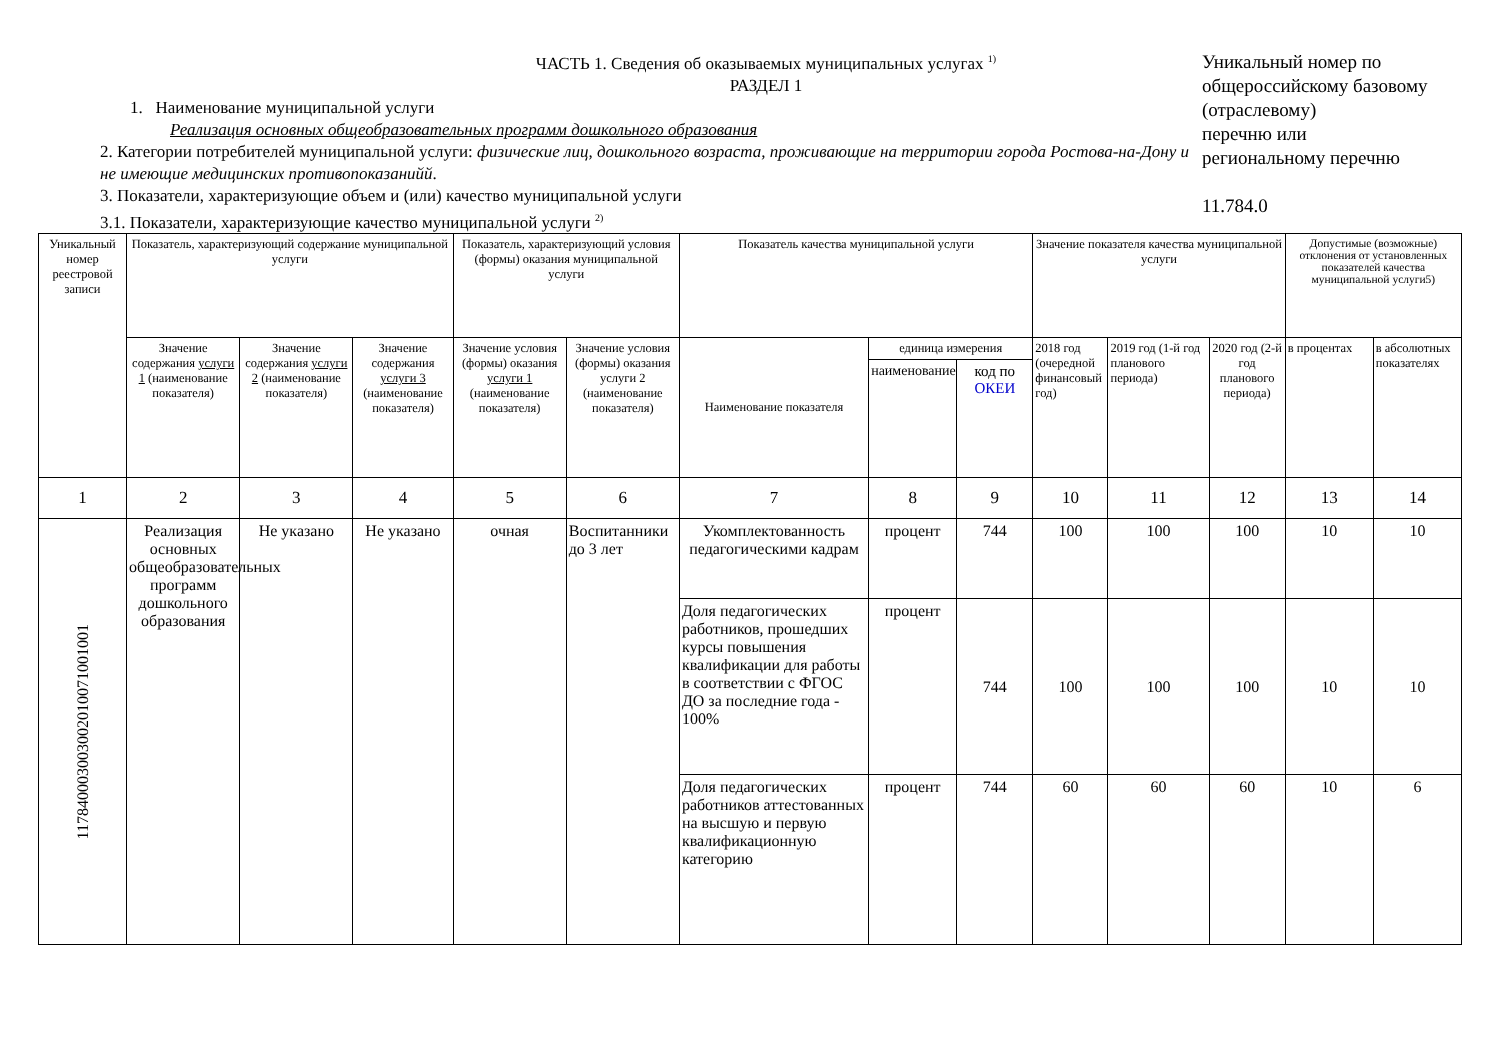ЧАСТЬ 1. Сведения об оказываемых муниципальных услугах <sup>1)</sup>
РАЗДЕЛ 1
1. Наименование муниципальной услуги
Реализация основных общеобразовательных программ дошкольного образования
2. Категории потребителей муниципальной услуги: физические лиц, дошкольного возраста, проживающие на территории города Ростова-на-Дону и не имеющие медицинских противопоказанийй.
3. Показатели, характеризующие объем и (или) качество муниципальной услуги
3.1. Показатели, характеризующие качество муниципальной услуги <sup>2)</sup>
Уникальный номер по общероссийскому базовому (отраслевому)
перечню или
региональному перечню
11.784.0
| Уникальный номер реестровой записи | Показатель, характеризующий содержание муниципальной услуги | | | Показатель, характеризующий условия (формы) оказания муниципальной услуги | | Показатель качества муниципальной услуги | | | Значение показателя качества муниципальной услуги | | | Допустимые (возможные) отклонения от установленных показателей качества муниципальной услуги5) | |
| --- | --- | --- | --- | --- | --- | --- | --- | --- | --- | --- | --- | --- | --- |
| | Значение содержания услуги 1 (наименование показателя) | Значение содержания услуги 2 (наименование показателя) | Значение содержания услуги 3 (наименование показателя) | Значение условия (формы) оказания услуги 1 (наименование показателя) | Значение условия (формы) оказания услуги 2 (наименование показателя) | Наименование показателя | единица измерения | | 2018 год (очередной финансовый год) | 2019 год (1-й год планового периода) | 2020 год (2-й год планового периода) | в процентах | в абсолютных показателях |
| | | | | | | | наименование | код по ОКЕИ | | | | | |
| 1 | 2 | 3 | 4 | 5 | 6 | 7 | 8 | 9 | 10 | 11 | 12 | 13 | 14 |
| 117840003003002010071001001 | Реализация основных общеобразовательных программ дошкольного образования | Не указано | Не указано | очная | Воспитанники до 3 лет | Укомплектованность педагогическими кадрам | процент | 744 | 100 | 100 | 100 | 10 | 10 |
| | | | | | | Доля педагогических работников, прошедших курсы повышения квалификации для работы в соответствии с ФГОС ДО за последние года - 100% | процент | 744 | 100 | 100 | 100 | 10 | 10 |
| | | | | | | Доля педагогических работников аттестованных на высшую и первую квалификационную категорию | процент | 744 | 60 | 60 | 60 | 10 | 6 |